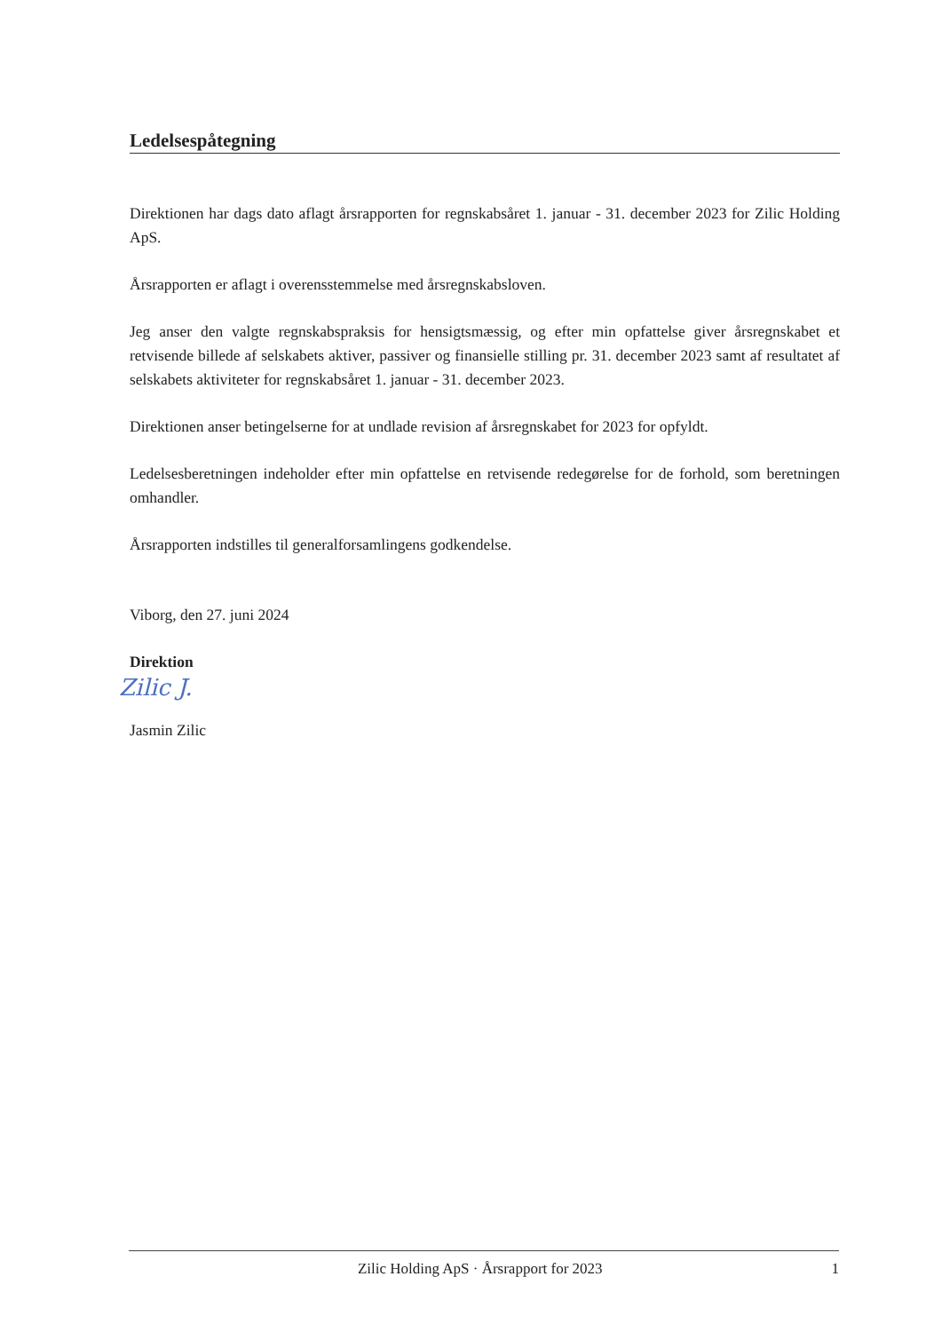Ledelsespåtegning
Direktionen har dags dato aflagt årsrapporten for regnskabsåret 1. januar - 31. december 2023 for Zilic Holding ApS.
Årsrapporten er aflagt i overensstemmelse med årsregnskabsloven.
Jeg anser den valgte regnskabspraksis for hensigtsmæssig, og efter min opfattelse giver årsregnskabet et retvisende billede af selskabets aktiver, passiver og finansielle stilling pr. 31. december 2023 samt af resultatet af selskabets aktiviteter for regnskabsåret 1. januar - 31. december 2023.
Direktionen anser betingelserne for at undlade revision af årsregnskabet for 2023 for opfyldt.
Ledelsesberetningen indeholder efter min opfattelse en retvisende redegørelse for de forhold, som beretningen omhandler.
Årsrapporten indstilles til generalforsamlingens godkendelse.
Viborg, den 27. juni 2024
Direktion
Zilic J.
Jasmin Zilic
Zilic Holding ApS · Årsrapport for 2023 1